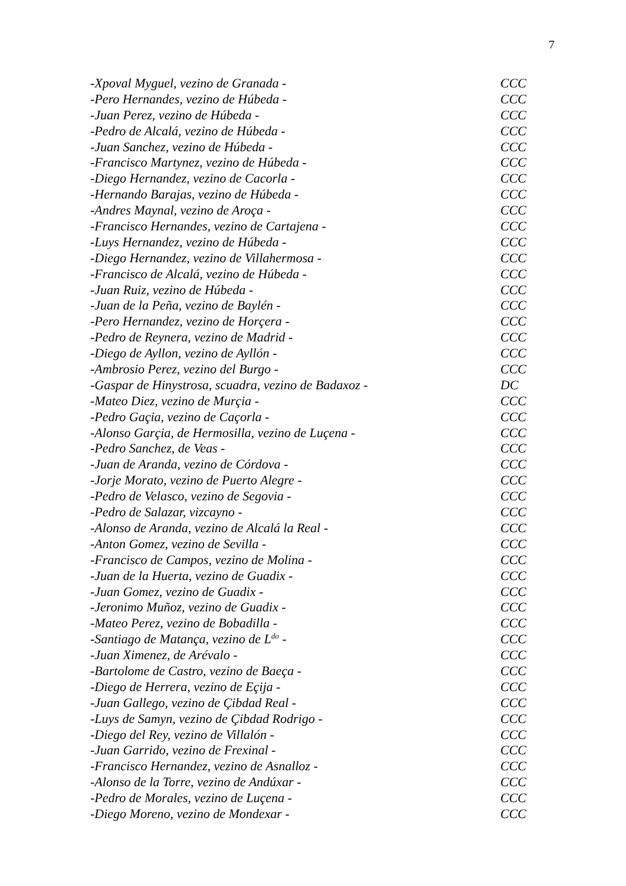7
-Xpoval Myguel, vezino de Granada - CCC
-Pero Hernandes, vezino de Húbeda - CCC
-Juan Perez, vezino de Húbeda - CCC
-Pedro de Alcalá, vezino de Húbeda - CCC
-Juan Sanchez, vezino de Húbeda - CCC
-Francisco Martynez, vezino de Húbeda - CCC
-Diego Hernandez, vezino de Cacorla - CCC
-Hernando Barajas, vezino de Húbeda - CCC
-Andres Maynal, vezino de Aroça - CCC
-Francisco Hernandes, vezino de Cartajena - CCC
-Luys Hernandez, vezino de Húbeda - CCC
-Diego Hernandez, vezino de Villahermosa - CCC
-Francisco de Alcalá, vezino de Húbeda - CCC
-Juan Ruiz, vezino de Húbeda - CCC
-Juan de la Peña, vezino de Baylén - CCC
-Pero Hernandez, vezino de Horçera - CCC
-Pedro de Reynera, vezino de Madrid - CCC
-Diego de Ayllon, vezino de Ayllón - CCC
-Ambrosio Perez, vezino del Burgo - CCC
-Gaspar de Hinystrosa, scuadra, vezino de Badaxoz - DC
-Mateo Diez, vezino de Murçia - CCC
-Pedro Gaçia, vezino de Caçorla - CCC
-Alonso Garçia, de Hermosilla, vezino de Luçena - CCC
-Pedro Sanchez, de Veas - CCC
-Juan de Aranda, vezino de Córdova - CCC
-Jorje Morato, vezino de Puerto Alegre - CCC
-Pedro de Velasco, vezino de Segovia - CCC
-Pedro de Salazar, vizcayno - CCC
-Alonso de Aranda, vezino de Alcalá la Real - CCC
-Anton Gomez, vezino de Sevilla - CCC
-Francisco de Campos, vezino de Molina - CCC
-Juan de la Huerta, vezino de Guadix - CCC
-Juan Gomez, vezino de Guadix - CCC
-Jeronimo Muñoz, vezino de Guadix - CCC
-Mateo Perez, vezino de Bobadilla - CCC
-Santiago de Matança, vezino de L<sup>do</sup> - CCC
-Juan Ximenez, de Arévalo - CCC
-Bartolome de Castro, vezino de Baeça - CCC
-Diego de Herrera, vezino de Eçija - CCC
-Juan Gallego, vezino de Çibdad Real - CCC
-Luys de Samyn, vezino de Çibdad Rodrigo - CCC
-Diego del Rey, vezino de Villalón - CCC
-Juan Garrido, vezino de Frexinal - CCC
-Francisco Hernandez, vezino de Asnalloz - CCC
-Alonso de la Torre, vezino de Andúxar - CCC
-Pedro de Morales, vezino de Luçena - CCC
-Diego Moreno, vezino de Mondexar - CCC